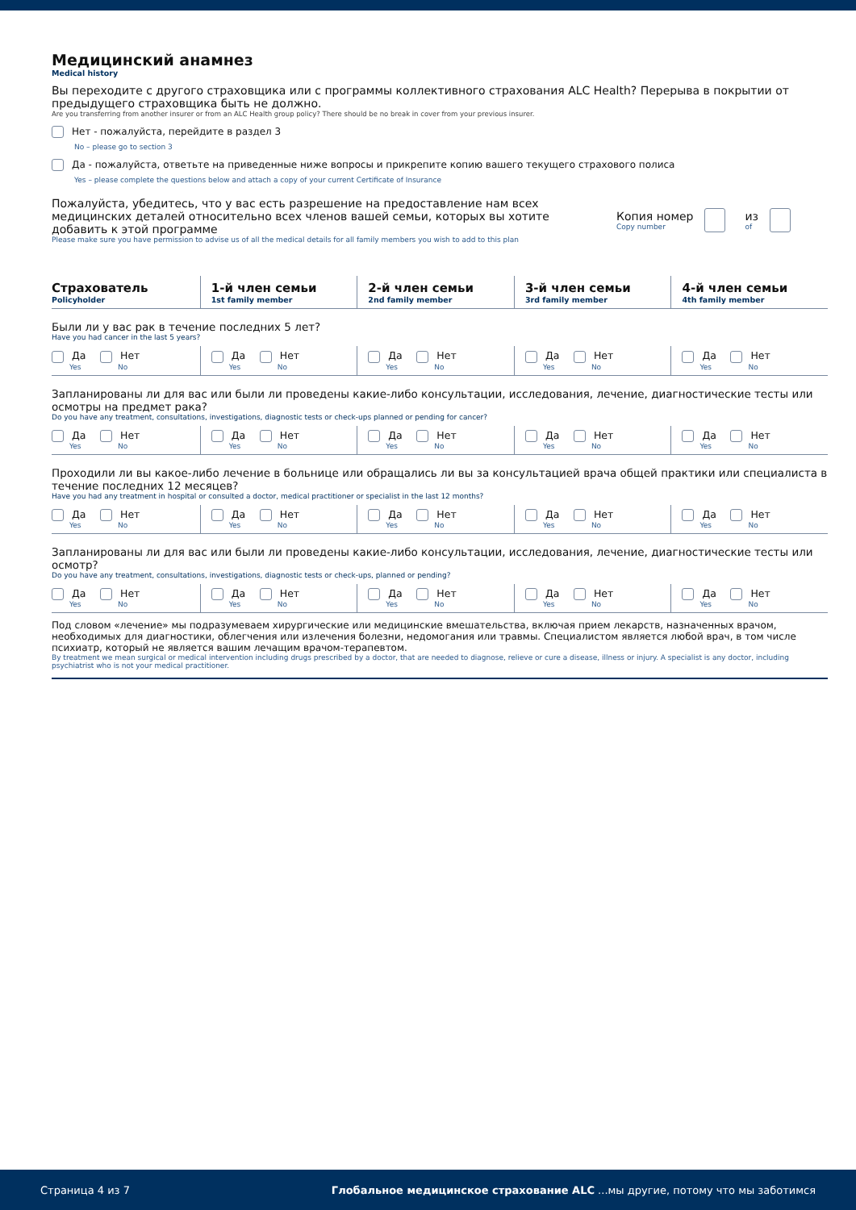Медицинский анамнез
Medical history
Вы переходите с другого страховщика или с программы коллективного страхования ALC Health? Перерыва в покрытии от предыдущего страховщика быть не должно.
Are you transferring from another insurer or from an ALC Health group policy? There should be no break in cover from your previous insurer.
Нет - пожалуйста, перейдите в раздел 3
No – please go to section 3
Да - пожалуйста, ответьте на приведенные ниже вопросы и прикрепите копию вашего текущего страхового полиса
Yes – please complete the questions below and attach a copy of your current Certificate of Insurance
Пожалуйста, убедитесь, что у вас есть разрешение на предоставление нам всех медицинских деталей относительно всех членов вашей семьи, которых вы хотите добавить к этой программе
Please make sure you have permission to advise us of all the medical details for all family members you wish to add to this plan
Копия номер
Copy number
из
of
| Страхователь Policyholder | 1-й член семьи 1st family member | 2-й член семьи 2nd family member | 3-й член семьи 3rd family member | 4-й член семьи 4th family member |
| --- | --- | --- | --- | --- |
| Были ли у вас рак в течение последних 5 лет? Have you had cancer in the last 5 years? | | | | |
| Да Yes Нет No | Да Yes Нет No | Да Yes Нет No | Да Yes Нет No | Да Yes Нет No |
| Запланированы ли для вас или были ли проведены какие-либо консультации, исследования, лечение, диагностические тесты или осмотры на предмет рака? Do you have any treatment, consultations, investigations, diagnostic tests or check-ups planned or pending for cancer? | | | | |
| Да Yes Нет No | Да Yes Нет No | Да Yes Нет No | Да Yes Нет No | Да Yes Нет No |
| Проходили ли вы какое-либо лечение в больнице или обращались ли вы за консультацией врача общей практики или специалиста в течение последних 12 месяцев? Have you had any treatment in hospital or consulted a doctor, medical practitioner or specialist in the last 12 months? | | | | |
| Да Yes Нет No | Да Yes Нет No | Да Yes Нет No | Да Yes Нет No | Да Yes Нет No |
| Запланированы ли для вас или были ли проведены какие-либо консультации, исследования, лечение, диагностические тесты или осмотр? Do you have any treatment, consultations, investigations, diagnostic tests or check-ups, planned or pending? | | | | |
| Да Yes Нет No | Да Yes Нет No | Да Yes Нет No | Да Yes Нет No | Да Yes Нет No |
Под словом «лечение» мы подразумеваем хирургические или медицинские вмешательства, включая прием лекарств, назначенных врачом, необходимых для диагностики, облегчения или излечения болезни, недомогания или травмы. Специалистом является любой врач, в том числе психиатр, который не является вашим лечащим врачом-терапевтом.
By treatment we mean surgical or medical intervention including drugs prescribed by a doctor, that are needed to diagnose, relieve or cure a disease, illness or injury. A specialist is any doctor, including psychiatrist who is not your medical practitioner.
Страница 4 из 7 Глобальное медицинское страхование ALC ...мы другие, потому что мы заботимся